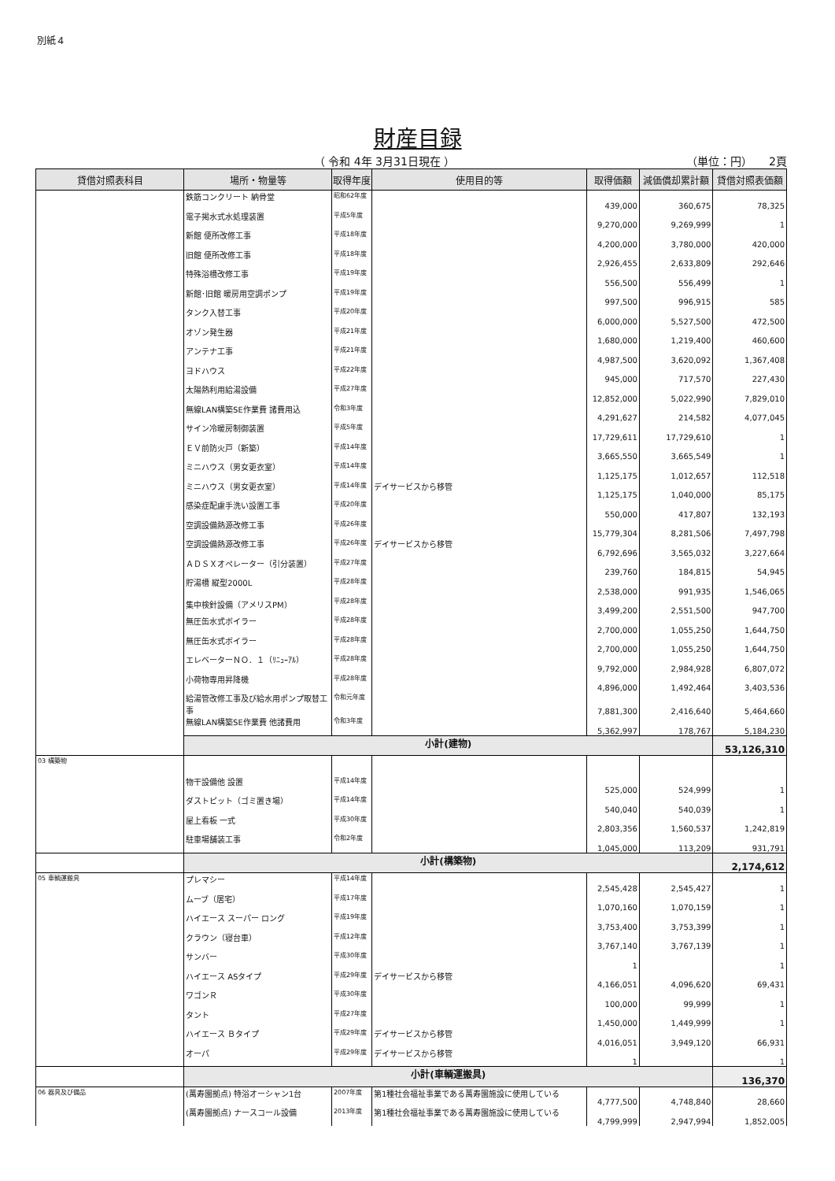別紙４
財産目録
（ 令和 4年 3月31日現在 ） （単位：円）　　2頁
| 貸借対照表科目 | 場所・物量等 | 取得年度 | 使用目的等 | 取得価額 | 減価償却累計額 | 貸借対照表価額 |
| --- | --- | --- | --- | --- | --- | --- |
| | 鉄筋コンクリート 納骨堂 | 昭和62年度 | | 439,000 | 360,675 | 78,325 |
| | 電子掲水式水処理装置 | 平成5年度 | | 9,270,000 | 9,269,999 | 1 |
| | 新館 便所改修工事 | 平成18年度 | | 4,200,000 | 3,780,000 | 420,000 |
| | 旧館 便所改修工事 | 平成18年度 | | 2,926,455 | 2,633,809 | 292,646 |
| | 特殊浴槽改修工事 | 平成19年度 | | 556,500 | 556,499 | 1 |
| | 新館･旧館 暖房用空調ポンプ | 平成19年度 | | 997,500 | 996,915 | 585 |
| | タンク入替工事 | 平成20年度 | | 6,000,000 | 5,527,500 | 472,500 |
| | オゾン発生器 | 平成21年度 | | 1,680,000 | 1,219,400 | 460,600 |
| | アンテナ工事 | 平成21年度 | | 4,987,500 | 3,620,092 | 1,367,408 |
| | ヨドハウス | 平成22年度 | | 945,000 | 717,570 | 227,430 |
| | 太陽熱利用給湯設備 | 平成27年度 | | 12,852,000 | 5,022,990 | 7,829,010 |
| | 無線LAN構築SE作業費 諸費用込 | 令和3年度 | | 4,291,627 | 214,582 | 4,077,045 |
| | サイン冷暖房制御装置 | 平成5年度 | | 17,729,611 | 17,729,610 | 1 |
| | ＥＶ前防火戸（新築） | 平成14年度 | | 3,665,550 | 3,665,549 | 1 |
| | ミニハウス（男女更衣室） | 平成14年度 | | 1,125,175 | 1,012,657 | 112,518 |
| | ミニハウス（男女更衣室） | 平成14年度 | デイサービスから移管 | 1,125,175 | 1,040,000 | 85,175 |
| | 感染症配慮手洗い設置工事 | 平成20年度 | | 550,000 | 417,807 | 132,193 |
| | 空調設備熱源改修工事 | 平成26年度 | | 15,779,304 | 8,281,506 | 7,497,798 |
| | 空調設備熱源改修工事 | 平成26年度 | デイサービスから移管 | 6,792,696 | 3,565,032 | 3,227,664 |
| | ＡＤＳＸオペレーター（引分装置） | 平成27年度 | | 239,760 | 184,815 | 54,945 |
| | 貯湯槽 縦型2000L | 平成28年度 | | 2,538,000 | 991,935 | 1,546,065 |
| | 集中検針設備（アメリスPM） | 平成28年度 | | 3,499,200 | 2,551,500 | 947,700 |
| | 無圧缶水式ボイラー | 平成28年度 | | 2,700,000 | 1,055,250 | 1,644,750 |
| | 無圧缶水式ボイラー | 平成28年度 | | 2,700,000 | 1,055,250 | 1,644,750 |
| | エレベーターＮＯ．１（ﾘﾆｭｰｱﾙ） | 平成28年度 | | 9,792,000 | 2,984,928 | 6,807,072 |
| | 小荷物専用昇降機 | 平成28年度 | | 4,896,000 | 1,492,464 | 3,403,536 |
| | 給湯管改修工事及び給水用ポンプ取替工事 | 令和元年度 | | 7,881,300 | 2,416,640 | 5,464,660 |
| | 無線LAN構築SE作業費 他諸費用 | 令和3年度 | | 5,362,997 | 178,767 | 5,184,230 |
| | 小計(建物) | | | | | 53,126,310 |
| 03 構築物 | | | | | | |
| | 物干設備他 設置 | 平成14年度 | | 525,000 | 524,999 | 1 |
| | ダストピット（ゴミ置き場） | 平成14年度 | | 540,040 | 540,039 | 1 |
| | 屋上看板 一式 | 平成30年度 | | 2,803,356 | 1,560,537 | 1,242,819 |
| | 駐車場舗装工事 | 令和2年度 | | 1,045,000 | 113,209 | 931,791 |
| | 小計(構築物) | | | | | 2,174,612 |
| 05 車輌運搬具 | プレマシー | 平成14年度 | | 2,545,428 | 2,545,427 | 1 |
| | ムーブ（居宅） | 平成17年度 | | 1,070,160 | 1,070,159 | 1 |
| | ハイエース スーパー ロング | 平成19年度 | | 3,753,400 | 3,753,399 | 1 |
| | クラウン（寝台車） | 平成12年度 | | 3,767,140 | 3,767,139 | 1 |
| | サンバー | 平成30年度 | | 1 | | 1 |
| | ハイエース ASタイプ | 平成29年度 | デイサービスから移管 | 4,166,051 | 4,096,620 | 69,431 |
| | ワゴンＲ | 平成30年度 | | 100,000 | 99,999 | 1 |
| | タント | 平成27年度 | | 1,450,000 | 1,449,999 | 1 |
| | ハイエース Ｂタイプ | 平成29年度 | デイサービスから移管 | 4,016,051 | 3,949,120 | 66,931 |
| | オーパ | 平成29年度 | デイサービスから移管 | 1 | | 1 |
| | 小計(車輌運搬具) | | | | | 136,370 |
| 06 器具及び備品 | (萬寿園拠点) 特浴オーシャン1台 | 2007年度 | 第1種社会福祉事業である萬寿園施設に使用している | 4,777,500 | 4,748,840 | 28,660 |
| | (萬寿園拠点) ナースコール設備 | 2013年度 | 第1種社会福祉事業である萬寿園施設に使用している | 4,799,999 | 2,947,994 | 1,852,005 |